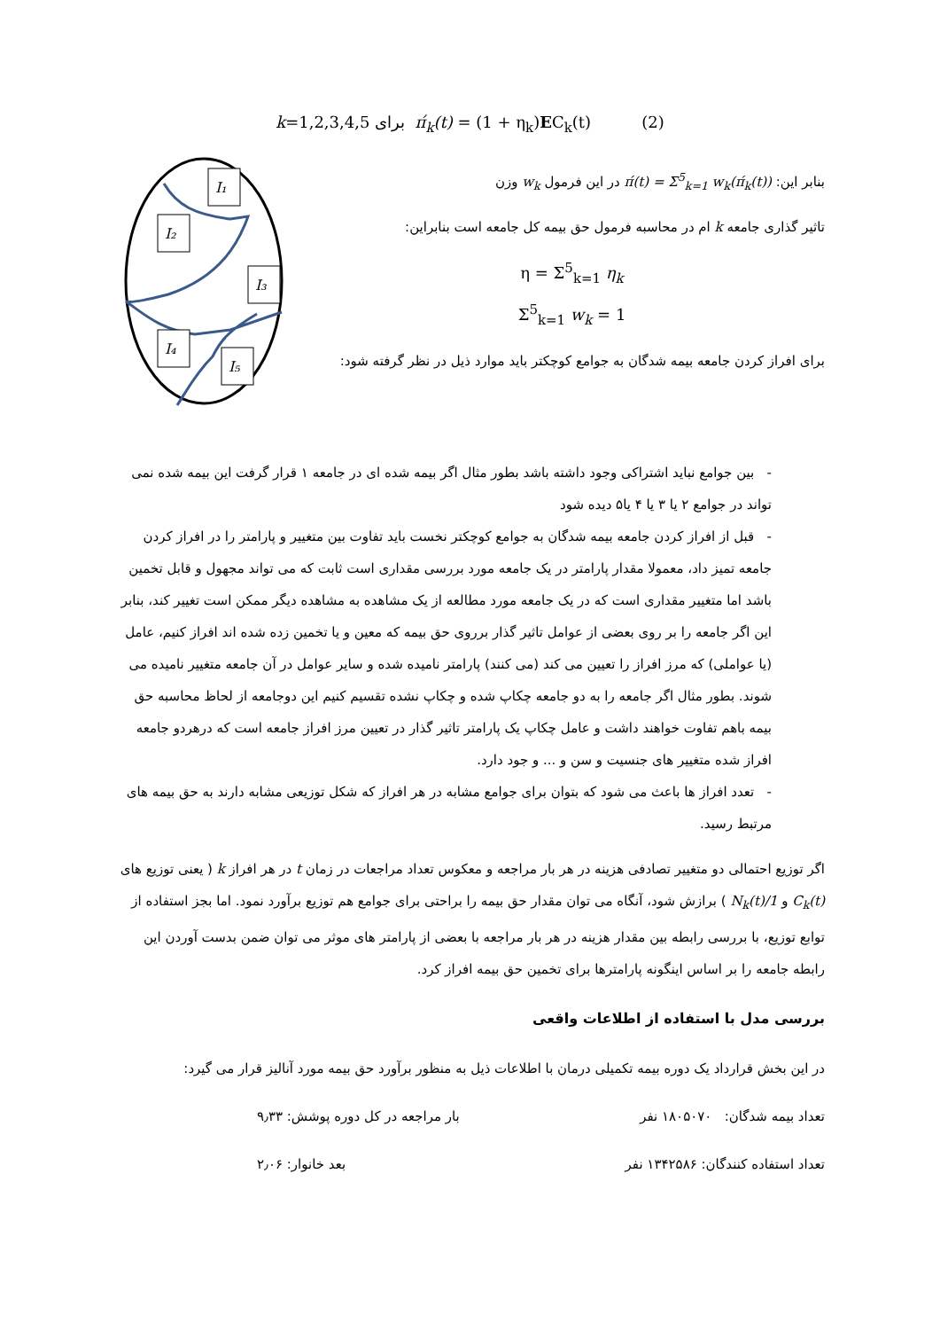k=1,2,3,4,5 برای π́<sub>k</sub>(t) = (1 + η<sub>k</sub>)EC<sub>k</sub>(t) (2)
I₁
I₂
I₃
I₄
I₅
بنابر این: π́(t) = Σ<sup>5</sup><sub>k=1</sub> w<sub>k</sub>(π́<sub>k</sub>(t)) در این فرمول w<sub>k</sub> وزن
تاثیر گذاری جامعه k ام در محاسبه فرمول حق بیمه کل جامعه است بنابراین:
η = Σ<sup>5</sup><sub>k=1</sub> η<sub>k</sub>
Σ<sup>5</sup><sub>k=1</sub> w<sub>k</sub> = 1
برای افراز کردن جامعه بیمه شدگان به جوامع کوچکتر باید موارد ذیل در نظر گرفته شود:
- بین جوامع نباید اشتراکی وجود داشته باشد بطور مثال اگر بیمه شده ای در جامعه ۱ قرار گرفت این بیمه شده نمی تواند در جوامع ۲ یا ۳ یا ۴ یا۵ دیده شود
- قبل از افراز کردن جامعه بیمه شدگان به جوامع کوچکتر نخست باید تفاوت بین متغییر و پارامتر را در افراز کردن جامعه تمیز داد، معمولا مقدار پارامتر در یک جامعه مورد بررسی مقداری است ثابت که می تواند مجهول و قابل تخمین باشد اما متغییر مقداری است که در یک جامعه مورد مطالعه از یک مشاهده به مشاهده دیگر ممکن است تغییر کند، بنابر این اگر جامعه را بر روی بعضی از عوامل تاثیر گذار برروی حق بیمه که معین و یا تخمین زده شده اند افراز کنیم، عامل (یا عواملی) که مرز افراز را تعیین می کند (می کنند) پارامتر نامیده شده و سایر عوامل در آن جامعه متغییر نامیده می شوند. بطور مثال اگر جامعه را به دو جامعه چکاپ شده و چکاپ نشده تقسیم کنیم این دوجامعه از لحاظ محاسبه حق بیمه باهم تفاوت خواهند داشت و عامل چکاپ یک پارامتر تاثیر گذار در تعیین مرز افراز جامعه است که درهردو جامعه افراز شده متغییر های جنسیت و سن و ... و جود دارد.
- تعدد افراز ها باعث می شود که بتوان برای جوامع مشابه در هر افراز که شکل توزیعی مشابه دارند به حق بیمه های مرتبط رسید.
اگر توزیع احتمالی دو متغییر تصادفی هزینه در هر بار مراجعه و معکوس تعداد مراجعات در زمان t در هر افراز k ( یعنی توزیع های C<sub>k</sub>(t) و 1/N<sub>k</sub>(t) ) برازش شود، آنگاه می توان مقدار حق بیمه را براحتی برای جوامع هم توزیع برآورد نمود. اما بجز استفاده از توابع توزیع، با بررسی رابطه بین مقدار هزینه در هر بار مراجعه با بعضی از پارامتر های موثر می توان ضمن بدست آوردن این رابطه جامعه را بر اساس اینگونه پارامترها برای تخمین حق بیمه افراز کرد.
بررسی مدل با استفاده از اطلاعات واقعی
در این بخش قرارداد یک دوره بیمه تکمیلی درمان با اطلاعات ذیل به منظور برآورد حق بیمه مورد آنالیز قرار می گیرد:
تعداد بیمه شدگان: ۱۸۰۵۰۷۰ نفر بار مراجعه در کل دوره پوشش: ۹٫۳۳
تعداد استفاده کنندگان: ۱۳۴۲۵۸۶ نفر بعد خانوار: ۲٫۰۶